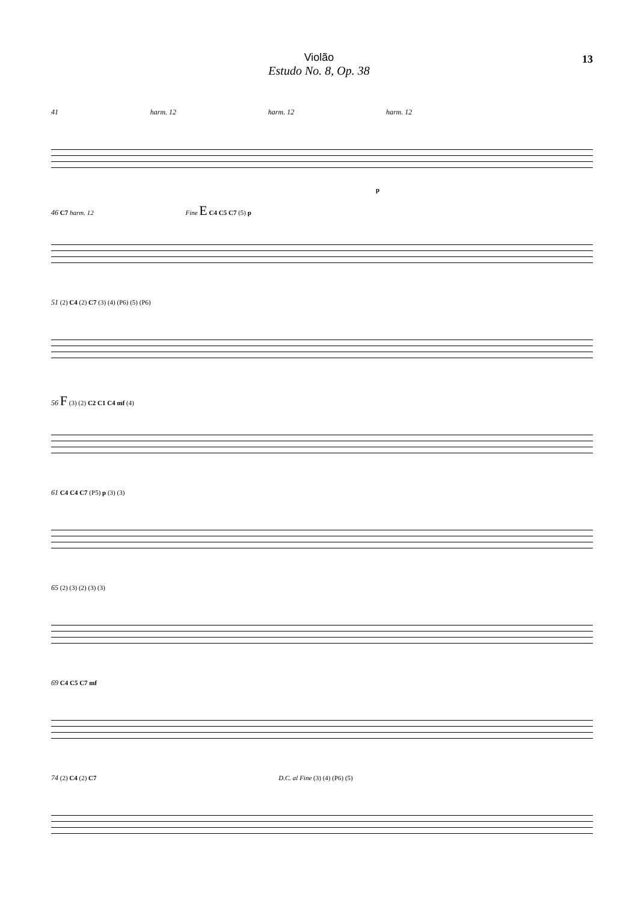Violão
Estudo No. 8, Op. 38
13
41 harm. 12 harm. 12 harm. 12
p
46 C7 harm. 12 Fine E C4 C5 C7 (5) p
51 (2) C4 (2) C7 (3) (4) (P6) (5) (P6)
56 F (3) (2) C2 C1 C4 mf (4)
61 C4 C4 C7 (P5) p (3) (3)
65 (2) (3) (2) (3) (3)
69 C4 C5 C7 mf
74 (2) C4 (2) C7 D.C. al Fine (3) (4) (P6) (5)